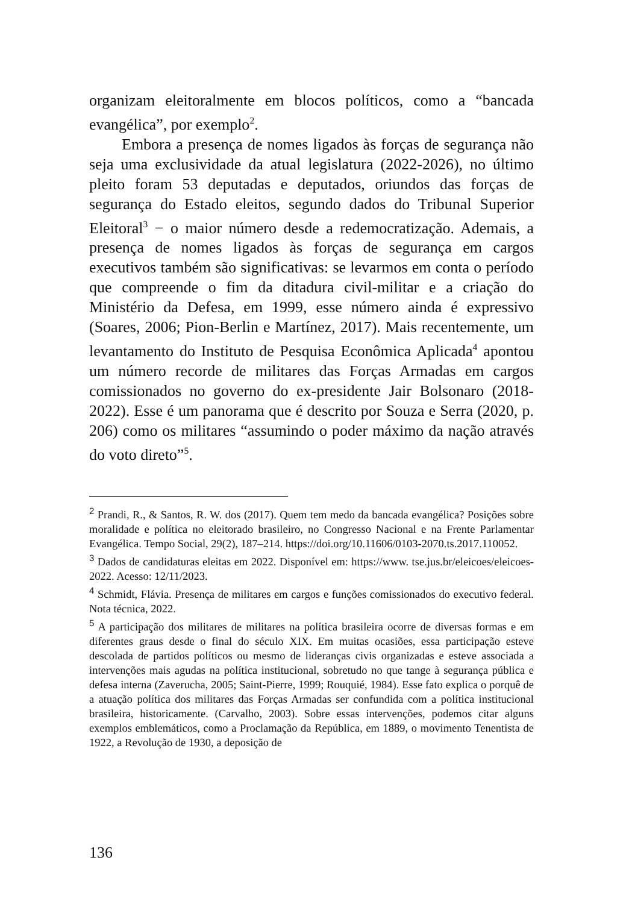organizam eleitoralmente em blocos políticos, como a “bancada evangélica”, por exemplo<sup>2</sup>.
Embora a presença de nomes ligados às forças de segurança não seja uma exclusividade da atual legislatura (2022-2026), no último pleito foram 53 deputadas e deputados, oriundos das forças de segurança do Estado eleitos, segundo dados do Tribunal Superior Eleitoral<sup>3</sup> − o maior número desde a redemocratização. Ademais, a presença de nomes ligados às forças de segurança em cargos executivos também são significativas: se levarmos em conta o período que compreende o fim da ditadura civil-militar e a criação do Ministério da Defesa, em 1999, esse número ainda é expressivo (Soares, 2006; Pion-Berlin e Martínez, 2017). Mais recentemente, um levantamento do Instituto de Pesquisa Econômica Aplicada<sup>4</sup> apontou um número recorde de militares das Forças Armadas em cargos comissionados no governo do ex-presidente Jair Bolsonaro (2018-2022). Esse é um panorama que é descrito por Souza e Serra (2020, p. 206) como os militares “assumindo o poder máximo da nação através do voto direto”<sup>5</sup>.
<sup>2</sup> Prandi, R., & Santos, R. W. dos (2017). Quem tem medo da bancada evangélica? Posições sobre moralidade e política no eleitorado brasileiro, no Congresso Nacional e na Frente Parlamentar Evangélica. Tempo Social, 29(2), 187–214. https://doi.org/10.11606/0103-2070.ts.2017.110052.
<sup>3</sup> Dados de candidaturas eleitas em 2022. Disponível em: https://www. tse.jus.br/eleicoes/eleicoes-2022. Acesso: 12/11/2023.
<sup>4</sup> Schmidt, Flávia. Presença de militares em cargos e funções comissionados do executivo federal. Nota técnica, 2022.
<sup>5</sup> A participação dos militares de militares na política brasileira ocorre de diversas formas e em diferentes graus desde o final do século XIX. Em muitas ocasiões, essa participação esteve descolada de partidos políticos ou mesmo de lideranças civis organizadas e esteve associada a intervenções mais agudas na política institucional, sobretudo no que tange à segurança pública e defesa interna (Zaverucha, 2005; Saint-Pierre, 1999; Rouquié, 1984). Esse fato explica o porquê de a atuação política dos militares das Forças Armadas ser confundida com a política institucional brasileira, historicamente. (Carvalho, 2003). Sobre essas intervenções, podemos citar alguns exemplos emblemáticos, como a Proclamação da República, em 1889, o movimento Tenentista de 1922, a Revolução de 1930, a deposição de
136